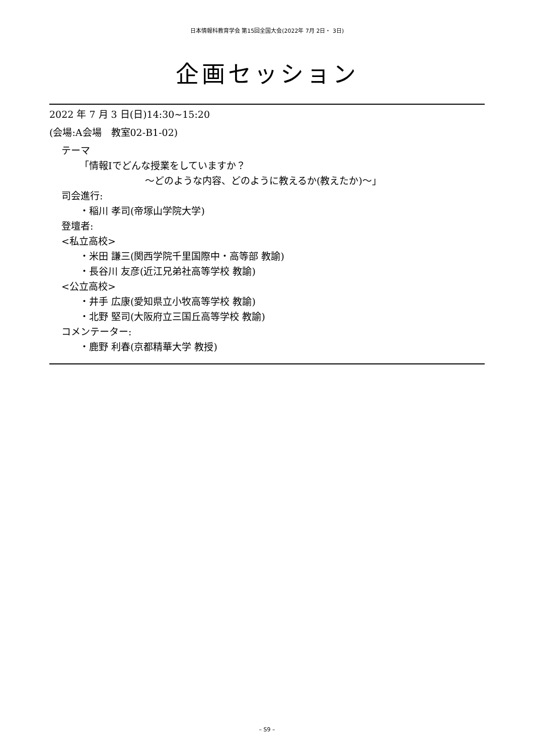日本情報科教育学会 第15回全国大会(2022年 7月 2日・ 3日)
企画セッション
2022 年 7 月 3 日(日)14:30~15:20
(会場:A会場　教室02-B1-02)
テーマ
「情報Ⅰでどんな授業をしていますか？
～どのような内容、どのように教えるか(教えたか)～」
司会進行:
・稲川 孝司(帝塚山学院大学)
登壇者:
<私立高校>
・米田 謙三(関西学院千里国際中・高等部 教諭)
・長谷川 友彦(近江兄弟社高等学校 教諭)
<公立高校>
・井手 広康(愛知県立小牧高等学校 教諭)
・北野 堅司(大阪府立三国丘高等学校 教諭)
コメンテーター:
・鹿野 利春(京都精華大学 教授)
– S9 –